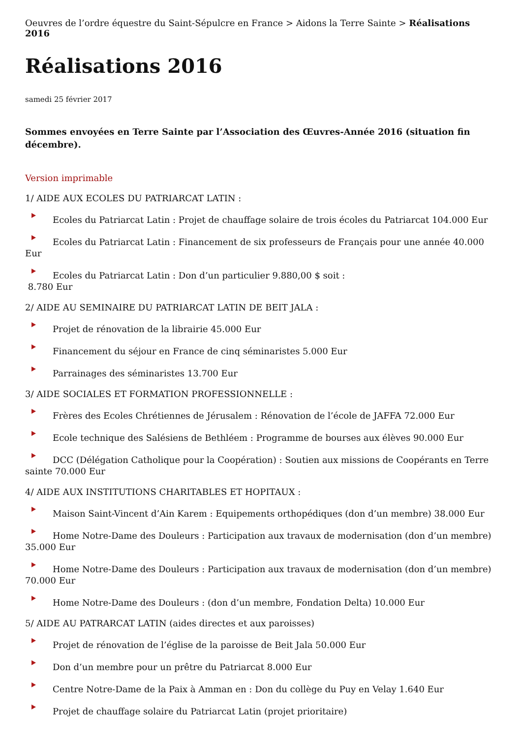Oeuvres de l’ordre équestre du Saint-Sépulcre en France > Aidons la Terre Sainte > Réalisations 2016
Réalisations 2016
samedi 25 février 2017
Sommes envoyées en Terre Sainte par l’Association des Œuvres-Année 2016 (situation fin décembre).
Version imprimable
1/ AIDE AUX ECOLES DU PATRIARCAT LATIN :
Ecoles du Patriarcat Latin : Projet de chauffage solaire de trois écoles du Patriarcat 104.000 Eur
Ecoles du Patriarcat Latin : Financement de six professeurs de Français pour une année 40.000 Eur
Ecoles du Patriarcat Latin : Don d’un particulier 9.880,00 $ soit :
8.780 Eur
2/ AIDE AU SEMINAIRE DU PATRIARCAT LATIN DE BEIT JALA :
Projet de rénovation de la librairie 45.000 Eur
Financement du séjour en France de cinq séminaristes 5.000 Eur
Parrainages des séminaristes 13.700 Eur
3/ AIDE SOCIALES ET FORMATION PROFESSIONNELLE :
Frères des Ecoles Chrétiennes de Jérusalem : Rénovation de l’école de JAFFA 72.000 Eur
Ecole technique des Salésiens de Bethléem : Programme de bourses aux élèves 90.000 Eur
DCC (Délégation Catholique pour la Coopération) : Soutien aux missions de Coopérants en Terre sainte 70.000 Eur
4/ AIDE AUX INSTITUTIONS CHARITABLES ET HOPITAUX :
Maison Saint-Vincent d’Ain Karem : Equipements orthopédiques (don d’un membre) 38.000 Eur
Home Notre-Dame des Douleurs : Participation aux travaux de modernisation (don d’un membre) 35.000 Eur
Home Notre-Dame des Douleurs : Participation aux travaux de modernisation (don d’un membre) 70.000 Eur
Home Notre-Dame des Douleurs : (don d’un membre, Fondation Delta) 10.000 Eur
5/ AIDE AU PATRARCAT LATIN (aides directes et aux paroisses)
Projet de rénovation de l’église de la paroisse de Beit Jala 50.000 Eur
Don d’un membre pour un prêtre du Patriarcat 8.000 Eur
Centre Notre-Dame de la Paix à Amman en : Don du collège du Puy en Velay 1.640 Eur
Projet de chauffage solaire du Patriarcat Latin (projet prioritaire)